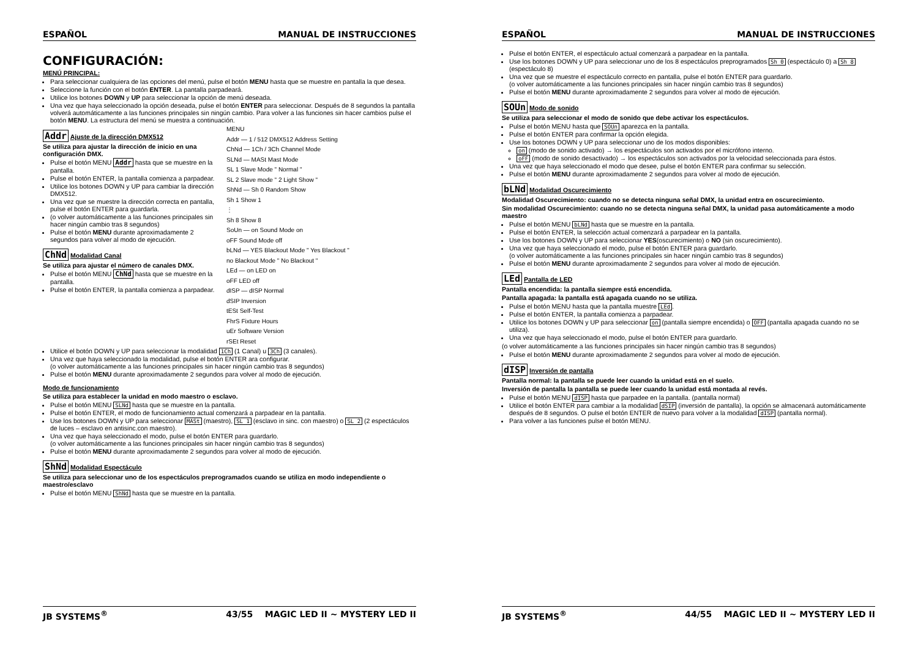ESPAÑOL MANUAL DE INSTRUCCIONES
CONFIGURACIÓN:
MENÚ PRINCIPAL:
Para seleccionar cualquiera de las opciones del menú, pulse el botón MENU hasta que se muestre en pantalla la que desea.
Seleccione la función con el botón ENTER. La pantalla parpadeará.
Utilice los botones DOWN y UP para seleccionar la opción de menú deseada.
Una vez que haya seleccionado la opción deseada, pulse el botón ENTER para seleccionar. Después de 8 segundos la pantalla volverá automáticamente a las funciones principales sin ningún cambio. Para volver a las funciones sin hacer cambios pulse el botón MENU. La estructura del menú se muestra a continuación.
Addr Ajuste de la dirección DMX512
Se utiliza para ajustar la dirección de inicio en una configuración DMX.
Pulse el botón MENU Addr hasta que se muestre en la pantalla.
Pulse el botón ENTER, la pantalla comienza a parpadear.
Utilice los botones DOWN y UP para cambiar la dirección DMX512.
Una vez que se muestre la dirección correcta en pantalla, pulse el botón ENTER para guardarla.
(o volver automáticamente a las funciones principales sin hacer ningún cambio tras 8 segundos)
Pulse el botón MENU durante aproximadamente 2 segundos para volver al modo de ejecución.
ChNd Modalidad Canal
Se utiliza para ajustar el número de canales DMX.
Pulse el botón MENU ChNd hasta que se muestre en la pantalla.
Pulse el botón ENTER, la pantalla comienza a parpadear.
MENU
Addr — 1 / 512 DMX512 Address Setting
ChNd — 1Ch / 3Ch Channel Mode
SLNd — MASt Mast Mode
SL 1 Slave Mode " Normal "
SL 2 Slave mode " 2 Light Show "
ShNd — Sh 0 Random Show
Sh 1 Show 1
⋮
Sh 8 Show 8
SoUn — on Sound Mode on
oFF Sound Mode off
bLNd — YES Blackout Mode " Yes Blackout "
no Blackout Mode " No Blackout "
LEd — on LED on
oFF LED off
dISP — dISP Normal
dSIP Inversion
tESt Self-Test
FhrS Fixture Hours
uEr Software Version
rSEt Reset
Utilice el botón DOWN y UP para seleccionar la modalidad 1Ch (1 Canal) u 3Ch (3 canales).
Una vez que haya seleccionado la modalidad, pulse el botón ENTER ara configurar.
(o volver automáticamente a las funciones principales sin hacer ningún cambio tras 8 segundos)
Pulse el botón MENU durante aproximadamente 2 segundos para volver al modo de ejecución.
Modo de funcionamiento
Se utiliza para establecer la unidad en modo maestro o esclavo.
Pulse el botón MENU SLNd hasta que se muestre en la pantalla.
Pulse el botón ENTER, el modo de funcionamiento actual comenzará a parpadear en la pantalla.
Use los botones DOWN y UP para seleccionar MASt (maestro), SL 1 (esclavo in sinc. con maestro) o SL 2 (2 espectáculos de luces – esclavo en antisinc.con maestro).
Una vez que haya seleccionado el modo, pulse el botón ENTER para guardarlo.
(o volver automáticamente a las funciones principales sin hacer ningún cambio tras 8 segundos)
Pulse el botón MENU durante aproximadamente 2 segundos para volver al modo de ejecución.
ShNd Modalidad Espectáculo
Se utiliza para seleccionar uno de los espectáculos preprogramados cuando se utiliza en modo independiente o maestro/esclavo
Pulse el botón MENU ShNd hasta que se muestre en la pantalla.
JB SYSTEMS<sup>®</sup> 43/55 MAGIC LED II ~ MYSTERY LED II
ESPAÑOL MANUAL DE INSTRUCCIONES
Pulse el botón ENTER, el espectáculo actual comenzará a parpadear en la pantalla.
Use los botones DOWN y UP para seleccionar uno de los 8 espectáculos preprogramados Sh 0 (espectáculo 0) a Sh 8 (espectáculo 8)
Una vez que se muestre el espectáculo correcto en pantalla, pulse el botón ENTER para guardarlo.
(o volver automáticamente a las funciones principales sin hacer ningún cambio tras 8 segundos)
Pulse el botón MENU durante aproximadamente 2 segundos para volver al modo de ejecución.
SOUn Modo de sonido
Se utiliza para seleccionar el modo de sonido que debe activar los espectáculos.
Pulse el botón MENU hasta que SOUn aparezca en la pantalla.
Pulse el botón ENTER para confirmar la opción elegida.
Use los botones DOWN y UP para seleccionar uno de los modos disponibles:
on (modo de sonido activado) → los espectáculos son activados por el micrófono interno.
oFF (modo de sonido desactivado) → los espectáculos son activados por la velocidad seleccionada para éstos.
Una vez que haya seleccionado el modo que desee, pulse el botón ENTER para confirmar su selección.
Pulse el botón MENU durante aproximadamente 2 segundos para volver al modo de ejecución.
bLNd Modalidad Oscurecimiento
Modalidad Oscurecimiento: cuando no se detecta ninguna señal DMX, la unidad entra en oscurecimiento.
Sin modalidad Oscurecimiento: cuando no se detecta ninguna señal DMX, la unidad pasa automáticamente a modo maestro
Pulse el botón MENU bLNd hasta que se muestre en la pantalla.
Pulse el botón ENTER, la selección actual comenzará a parpadear en la pantalla.
Use los botones DOWN y UP para seleccionar YES(oscurecimiento) o NO (sin oscurecimiento).
Una vez que haya seleccionado el modo, pulse el botón ENTER para guardarlo.
(o volver automáticamente a las funciones principales sin hacer ningún cambio tras 8 segundos)
Pulse el botón MENU durante aproximadamente 2 segundos para volver al modo de ejecución.
LEd Pantalla de LED
Pantalla encendida: la pantalla siempre está encendida.
Pantalla apagada: la pantalla está apagada cuando no se utiliza.
Pulse el botón MENU hasta que la pantalla muestre LEd.
Pulse el botón ENTER, la pantalla comienza a parpadear.
Utilice los botones DOWN y UP para seleccionar on (pantalla siempre encendida) o OFF (pantalla apagada cuando no se utiliza).
Una vez que haya seleccionado el modo, pulse el botón ENTER para guardarlo.
(o volver automáticamente a las funciones principales sin hacer ningún cambio tras 8 segundos)
Pulse el botón MENU durante aproximadamente 2 segundos para volver al modo de ejecución.
dISP Inversión de pantalla
Pantalla normal: la pantalla se puede leer cuando la unidad está en el suelo.
Inversión de pantalla la pantalla se puede leer cuando la unidad está montada al revés.
Pulse el botón MENU dISP hasta que parpadee en la pantalla. (pantalla normal)
Utilice el botón ENTER para cambiar a la modalidad dSIP (inversión de pantalla), la opción se almacenará automáticamente después de 8 segundos. O pulse el botón ENTER de nuevo para volver a la modalidad dISP (pantalla normal).
Para volver a las funciones pulse el botón MENU.
JB SYSTEMS<sup>®</sup> 44/55 MAGIC LED II ~ MYSTERY LED II